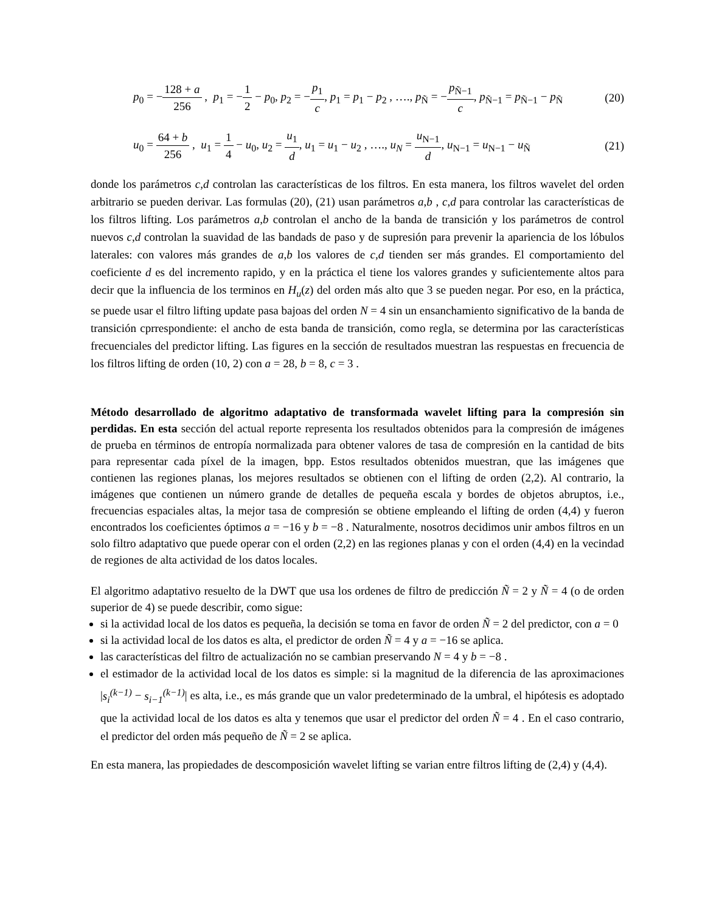p<sub>0</sub> = −128 + a 256 , p<sub>1</sub> = −1 2 − p<sub>0</sub>, p<sub>2</sub> = −p<sub>1</sub> c, p<sub>1</sub> = p<sub>1</sub> − p<sub>2</sub> , …., p<sub>Ñ</sub> = −p<sub>Ñ−1</sub> c, p<sub>Ñ−1</sub> = p<sub>Ñ−1</sub> − p<sub>Ñ</sub>
(20)
u<sub>0</sub> = 64 + b 256 , u<sub>1</sub> = 1 4 − u<sub>0</sub>, u<sub>2</sub> = u<sub>1</sub> d, u<sub>1</sub> = u<sub>1</sub> − u<sub>2</sub> , …., u<sub>N</sub> = u<sub>N−1</sub> d, u<sub>N−1</sub> = u<sub>N−1</sub> − u<sub>Ñ</sub>
(21)
donde los parámetros c,d controlan las características de los filtros. En esta manera, los filtros wavelet del orden arbitrario se pueden derivar. Las formulas (20), (21) usan parámetros a,b , c,d para controlar las características de los filtros lifting. Los parámetros a,b controlan el ancho de la banda de transición y los parámetros de control nuevos c,d controlan la suavidad de las bandads de paso y de supresión para prevenir la apariencia de los lóbulos laterales: con valores más grandes de a,b los valores de c,d tienden ser más grandes. El comportamiento del coeficiente d es del incremento rapido, y en la práctica el tiene los valores grandes y suficientemente altos para decir que la influencia de los terminos en H<sub>u</sub>(z) del orden más alto que 3 se pueden negar. Por eso, en la práctica, se puede usar el filtro lifting update pasa bajoas del orden N = 4 sin un ensanchamiento significativo de la banda de transición cprrespondiente: el ancho de esta banda de transición, como regla, se determina por las características frecuenciales del predictor lifting. Las figures en la sección de resultados muestran las respuestas en frecuencia de los filtros lifting de orden (10, 2) con a = 28, b = 8, c = 3 .
Método desarrollado de algoritmo adaptativo de transformada wavelet lifting para la compresión sin perdidas. En esta sección del actual reporte representa los resultados obtenidos para la compresión de imágenes de prueba en términos de entropía normalizada para obtener valores de tasa de compresión en la cantidad de bits para representar cada píxel de la imagen, bpp. Estos resultados obtenidos muestran, que las imágenes que contienen las regiones planas, los mejores resultados se obtienen con el lifting de orden (2,2). Al contrario, la imágenes que contienen un número grande de detalles de pequeña escala y bordes de objetos abruptos, i.e., frecuencias espaciales altas, la mejor tasa de compresión se obtiene empleando el lifting de orden (4,4) y fueron encontrados los coeficientes óptimos a = −16 y b = −8 . Naturalmente, nosotros decidimos unir ambos filtros en un solo filtro adaptativo que puede operar con el orden (2,2) en las regiones planas y con el orden (4,4) en la vecindad de regiones de alta actividad de los datos locales.
El algoritmo adaptativo resuelto de la DWT que usa los ordenes de filtro de predicción Ñ = 2 y Ñ = 4 (o de orden superior de 4) se puede describir, como sigue:
si la actividad local de los datos es pequeña, la decisión se toma en favor de orden Ñ = 2 del predictor, con a = 0
si la actividad local de los datos es alta, el predictor de orden Ñ = 4 y a = −16 se aplica.
las características del filtro de actualización no se cambian preservando N = 4 y b = −8 .
el estimador de la actividad local de los datos es simple: si la magnitud de la diferencia de las aproximaciones |s<sub>i</sub><sup>(k−1)</sup> − s<sub>i−1</sub><sup>(k−1)</sup>| es alta, i.e., es más grande que un valor predeterminado de la umbral, el hipótesis es adoptado que la actividad local de los datos es alta y tenemos que usar el predictor del orden Ñ = 4 . En el caso contrario, el predictor del orden más pequeño de Ñ = 2 se aplica.
En esta manera, las propiedades de descomposición wavelet lifting se varian entre filtros lifting de (2,4) y (4,4).